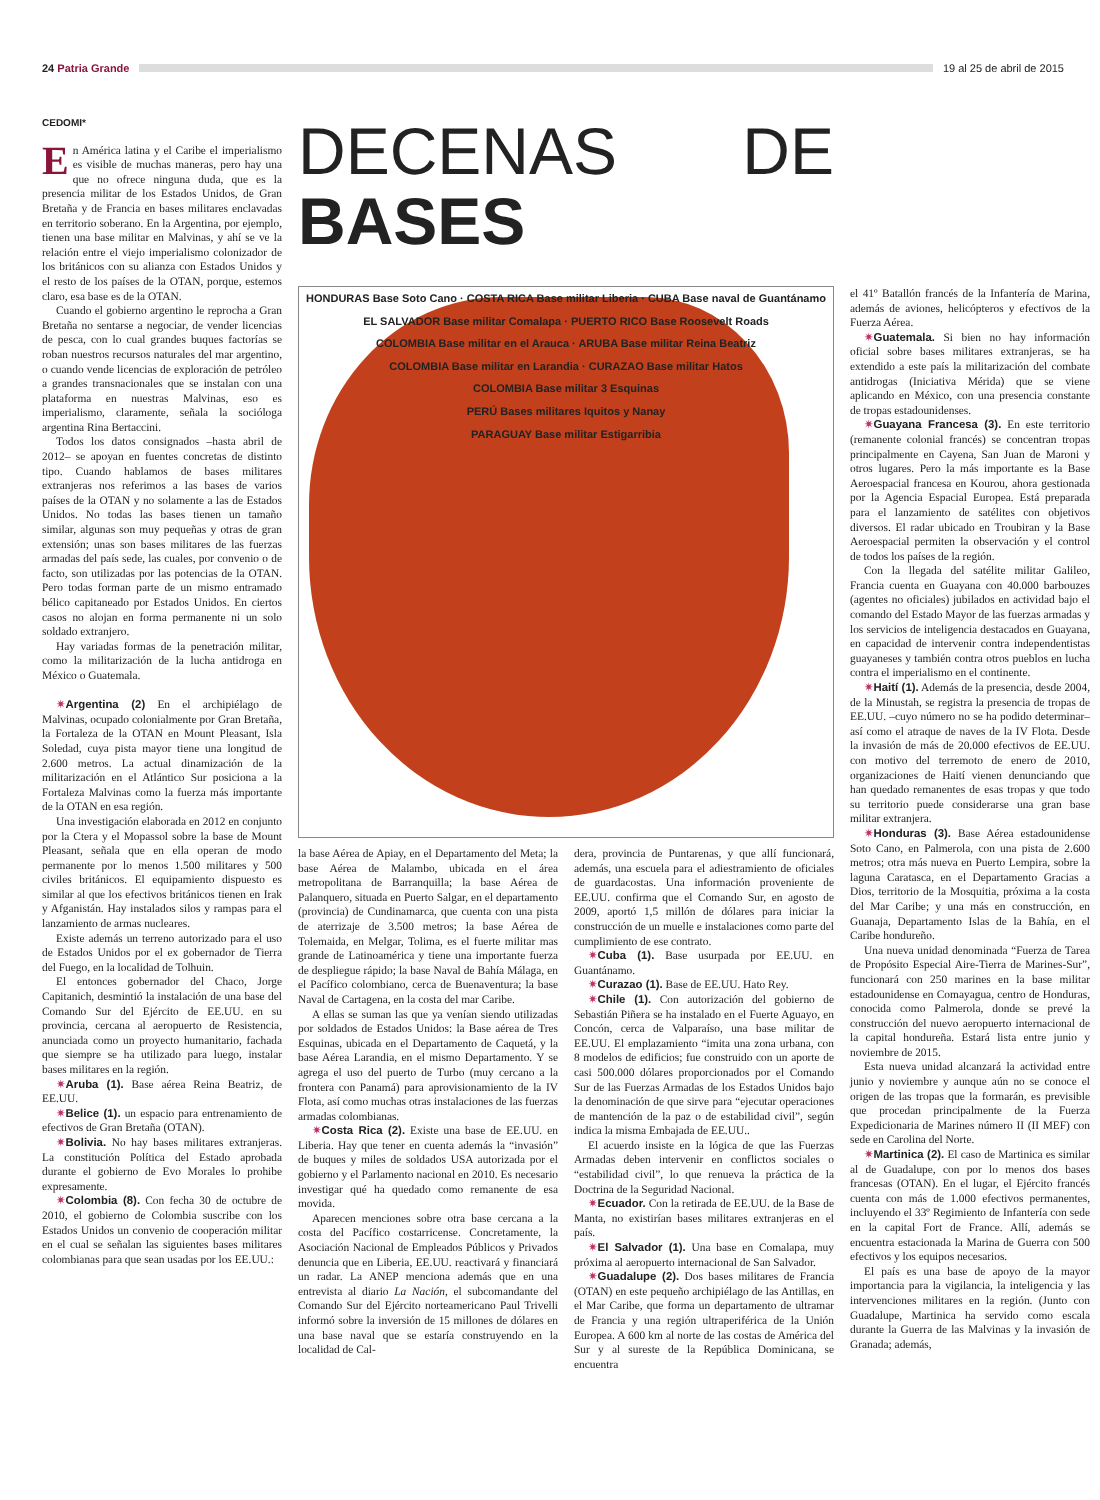24 Patria Grande 19 al 25 de abril de 2015
CEDOMI*
En América latina y el Caribe el imperialismo es visible de muchas maneras, pero hay una que no ofrece ninguna duda, que es la presencia militar de los Estados Unidos, de Gran Bretaña y de Francia en bases militares enclavadas en territorio soberano. En la Argentina, por ejemplo, tienen una base militar en Malvinas, y ahí se ve la relación entre el viejo imperialismo colonizador de los británicos con su alianza con Estados Unidos y el resto de los países de la OTAN, porque, estemos claro, esa base es de la OTAN.
Cuando el gobierno argentino le reprocha a Gran Bretaña no sentarse a negociar, de vender licencias de pesca, con lo cual grandes buques factorías se roban nuestros recursos naturales del mar argentino, o cuando vende licencias de exploración de petróleo a grandes transnacionales que se instalan con una plataforma en nuestras Malvinas, eso es imperialismo, claramente, señala la socióloga argentina Rina Bertaccini.
Todos los datos consignados –hasta abril de 2012– se apoyan en fuentes concretas de distinto tipo. Cuando hablamos de bases militares extranjeras nos referimos a las bases de varios países de la OTAN y no solamente a las de Estados Unidos. No todas las bases tienen un tamaño similar, algunas son muy pequeñas y otras de gran extensión; unas son bases militares de las fuerzas armadas del país sede, las cuales, por convenio o de facto, son utilizadas por las potencias de la OTAN. Pero todas forman parte de un mismo entramado bélico capitaneado por Estados Unidos. En ciertos casos no alojan en forma permanente ni un solo soldado extranjero.
Hay variadas formas de la penetración militar, como la militarización de la lucha antidroga en México o Guatemala.
✷Argentina (2) En el archipiélago de Malvinas, ocupado colonialmente por Gran Bretaña, la Fortaleza de la OTAN en Mount Pleasant, Isla Soledad, cuya pista mayor tiene una longitud de 2.600 metros. La actual dinamización de la militarización en el Atlántico Sur posiciona a la Fortaleza Malvinas como la fuerza más importante de la OTAN en esa región.
Una investigación elaborada en 2012 en conjunto por la Ctera y el Mopassol sobre la base de Mount Pleasant, señala que en ella operan de modo permanente por lo menos 1.500 militares y 500 civiles británicos. El equipamiento dispuesto es similar al que los efectivos británicos tienen en Irak y Afganistán. Hay instalados silos y rampas para el lanzamiento de armas nucleares.
Existe además un terreno autorizado para el uso de Estados Unidos por el ex gobernador de Tierra del Fuego, en la localidad de Tolhuin.
El entonces gobernador del Chaco, Jorge Capitanich, desmintió la instalación de una base del Comando Sur del Ejército de EE.UU. en su provincia, cercana al aeropuerto de Resistencia, anunciada como un proyecto humanitario, fachada que siempre se ha utilizado para luego, instalar bases militares en la región.
✷Aruba (1). Base aérea Reina Beatriz, de EE.UU.
✷Belice (1). un espacio para entrenamiento de efectivos de Gran Bretaña (OTAN).
✷Bolivia. No hay bases militares extranjeras. La constitución Política del Estado aprobada durante el gobierno de Evo Morales lo prohibe expresamente.
✷Colombia (8). Con fecha 30 de octubre de 2010, el gobierno de Colombia suscribe con los Estados Unidos un convenio de cooperación militar en el cual se señalan las siguientes bases militares colombianas para que sean usadas por los EE.UU.:
DECENAS DE BASES
HONDURAS Base Soto Cano · COSTA RICA Base militar Liberia · CUBA Base naval de Guantánamo
EL SALVADOR Base militar Comalapa · PUERTO RICO Base Roosevelt Roads
COLOMBIA Base militar en el Arauca · ARUBA Base militar Reina Beatriz
COLOMBIA Base militar en Larandia · CURAZAO Base militar Hatos
COLOMBIA Base militar 3 Esquinas
PERÚ Bases militares Iquitos y Nanay
PARAGUAY Base militar Estigarribia
la base Aérea de Apiay, en el Departamento del Meta; la base Aérea de Malambo, ubicada en el área metropolitana de Barranquilla; la base Aérea de Palanquero, situada en Puerto Salgar, en el departamento (provincia) de Cundinamarca, que cuenta con una pista de aterrizaje de 3.500 metros; la base Aérea de Tolemaida, en Melgar, Tolima, es el fuerte militar mas grande de Latinoamérica y tiene una importante fuerza de despliegue rápido; la base Naval de Bahía Málaga, en el Pacífico colombiano, cerca de Buenaventura; la base Naval de Cartagena, en la costa del mar Caribe.
A ellas se suman las que ya venían siendo utilizadas por soldados de Estados Unidos: la Base aérea de Tres Esquinas, ubicada en el Departamento de Caquetá, y la base Aérea Larandia, en el mismo Departamento. Y se agrega el uso del puerto de Turbo (muy cercano a la frontera con Panamá) para aprovisionamiento de la IV Flota, así como muchas otras instalaciones de las fuerzas armadas colombianas.
✷Costa Rica (2). Existe una base de EE.UU. en Liberia. Hay que tener en cuenta además la “invasión” de buques y miles de soldados USA autorizada por el gobierno y el Parlamento nacional en 2010. Es necesario investigar qué ha quedado como remanente de esa movida.
Aparecen menciones sobre otra base cercana a la costa del Pacífico costarricense. Concretamente, la Asociación Nacional de Empleados Públicos y Privados denuncia que en Liberia, EE.UU. reactivará y financiará un radar. La ANEP menciona además que en una entrevista al diario La Nación, el subcomandante del Comando Sur del Ejército norteamericano Paul Trivelli informó sobre la inversión de 15 millones de dólares en una base naval que se estaría construyendo en la localidad de Cal-
dera, provincia de Puntarenas, y que allí funcionará, además, una escuela para el adiestramiento de oficiales de guardacostas. Una información proveniente de EE.UU. confirma que el Comando Sur, en agosto de 2009, aportó 1,5 millón de dólares para iniciar la construcción de un muelle e instalaciones como parte del cumplimiento de ese contrato.
✷Cuba (1). Base usurpada por EE.UU. en Guantánamo.
✷Curazao (1). Base de EE.UU. Hato Rey.
✷Chile (1). Con autorización del gobierno de Sebastián Piñera se ha instalado en el Fuerte Aguayo, en Concón, cerca de Valparaíso, una base militar de EE.UU. El emplazamiento “imita una zona urbana, con 8 modelos de edificios; fue construido con un aporte de casi 500.000 dólares proporcionados por el Comando Sur de las Fuerzas Armadas de los Estados Unidos bajo la denominación de que sirve para “ejecutar operaciones de mantención de la paz o de estabilidad civil”, según indica la misma Embajada de EE.UU..
El acuerdo insiste en la lógica de que las Fuerzas Armadas deben intervenir en conflictos sociales o “estabilidad civil”, lo que renueva la práctica de la Doctrina de la Seguridad Nacional.
✷Ecuador. Con la retirada de EE.UU. de la Base de Manta, no existirían bases militares extranjeras en el país.
✷El Salvador (1). Una base en Comalapa, muy próxima al aeropuerto internacional de San Salvador.
✷Guadalupe (2). Dos bases militares de Francia (OTAN) en este pequeño archipiélago de las Antillas, en el Mar Caribe, que forma un departamento de ultramar de Francia y una región ultraperiférica de la Unión Europea. A 600 km al norte de las costas de América del Sur y al sureste de la República Dominicana, se encuentra
el 41º Batallón francés de la Infantería de Marina, además de aviones, helicópteros y efectivos de la Fuerza Aérea.
✷Guatemala. Si bien no hay información oficial sobre bases militares extranjeras, se ha extendido a este país la militarización del combate antidrogas (Iniciativa Mérida) que se viene aplicando en México, con una presencia constante de tropas estadounidenses.
✷Guayana Francesa (3). En este territorio (remanente colonial francés) se concentran tropas principalmente en Cayena, San Juan de Maroni y otros lugares. Pero la más importante es la Base Aeroespacial francesa en Kourou, ahora gestionada por la Agencia Espacial Europea. Está preparada para el lanzamiento de satélites con objetivos diversos. El radar ubicado en Troubiran y la Base Aeroespacial permiten la observación y el control de todos los países de la región.
Con la llegada del satélite militar Galileo, Francia cuenta en Guayana con 40.000 barbouzes (agentes no oficiales) jubilados en actividad bajo el comando del Estado Mayor de las fuerzas armadas y los servicios de inteligencia destacados en Guayana, en capacidad de intervenir contra independentistas guayaneses y también contra otros pueblos en lucha contra el imperialismo en el continente.
✷Haití (1). Además de la presencia, desde 2004, de la Minustah, se registra la presencia de tropas de EE.UU. –cuyo número no se ha podido determinar– así como el atraque de naves de la IV Flota. Desde la invasión de más de 20.000 efectivos de EE.UU. con motivo del terremoto de enero de 2010, organizaciones de Haití vienen denunciando que han quedado remanentes de esas tropas y que todo su territorio puede considerarse una gran base militar extranjera.
✷Honduras (3). Base Aérea estadounidense Soto Cano, en Palmerola, con una pista de 2.600 metros; otra más nueva en Puerto Lempira, sobre la laguna Caratasca, en el Departamento Gracias a Dios, territorio de la Mosquitia, próxima a la costa del Mar Caribe; y una más en construcción, en Guanaja, Departamento Islas de la Bahía, en el Caribe hondureño.
Una nueva unidad denominada “Fuerza de Tarea de Propósito Especial Aire-Tierra de Marines-Sur”, funcionará con 250 marines en la base militar estadounidense en Comayagua, centro de Honduras, conocida como Palmerola, donde se prevé la construcción del nuevo aeropuerto internacional de la capital hondureña. Estará lista entre junio y noviembre de 2015.
Esta nueva unidad alcanzará la actividad entre junio y noviembre y aunque aún no se conoce el origen de las tropas que la formarán, es previsible que procedan principalmente de la Fuerza Expedicionaria de Marines número II (II MEF) con sede en Carolina del Norte.
✷Martinica (2). El caso de Martinica es similar al de Guadalupe, con por lo menos dos bases francesas (OTAN). En el lugar, el Ejército francés cuenta con más de 1.000 efectivos permanentes, incluyendo el 33º Regimiento de Infantería con sede en la capital Fort de France. Allí, además se encuentra estacionada la Marina de Guerra con 500 efectivos y los equipos necesarios.
El país es una base de apoyo de la mayor importancia para la vigilancia, la inteligencia y las intervenciones militares en la región. (Junto con Guadalupe, Martinica ha servido como escala durante la Guerra de las Malvinas y la invasión de Granada; además,